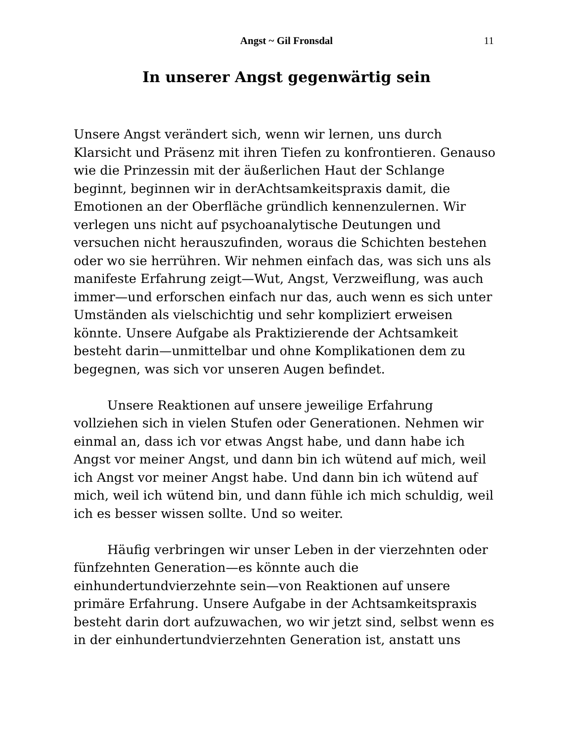Angst ~ Gil Fronsdal
11
In unserer Angst gegenwärtig sein
Unsere Angst verändert sich, wenn wir lernen, uns durch Klarsicht und Präsenz mit ihren Tiefen zu konfrontieren. Genauso wie die Prinzessin mit der äußerlichen Haut der Schlange beginnt, beginnen wir in derAchtsamkeitspraxis damit, die Emotionen an der Oberfläche gründlich kennenzulernen. Wir verlegen uns nicht auf psychoanalytische Deutungen und versuchen nicht herauszufinden, woraus die Schichten bestehen oder wo sie herrühren. Wir nehmen einfach das, was sich uns als manifeste Erfahrung zeigt—Wut, Angst, Verzweiflung, was auch immer—und erforschen einfach nur das, auch wenn es sich unter Umständen als vielschichtig und sehr kompliziert erweisen könnte. Unsere Aufgabe als Praktizierende der Achtsamkeit besteht darin—unmittelbar und ohne Komplikationen dem zu begegnen, was sich vor unseren Augen befindet.
Unsere Reaktionen auf unsere jeweilige Erfahrung vollziehen sich in vielen Stufen oder Generationen. Nehmen wir einmal an, dass ich vor etwas Angst habe, und dann habe ich Angst vor meiner Angst, und dann bin ich wütend auf mich, weil ich Angst vor meiner Angst habe. Und dann bin ich wütend auf mich, weil ich wütend bin, und dann fühle ich mich schuldig, weil ich es besser wissen sollte. Und so weiter.
Häufig verbringen wir unser Leben in der vierzehnten oder fünfzehnten Generation—es könnte auch die einhundertundvierzehnte sein—von Reaktionen auf unsere primäre Erfahrung. Unsere Aufgabe in der Achtsamkeitspraxis besteht darin dort aufzuwachen, wo wir jetzt sind, selbst wenn es in der einhundertundvierzehnten Generation ist, anstatt uns